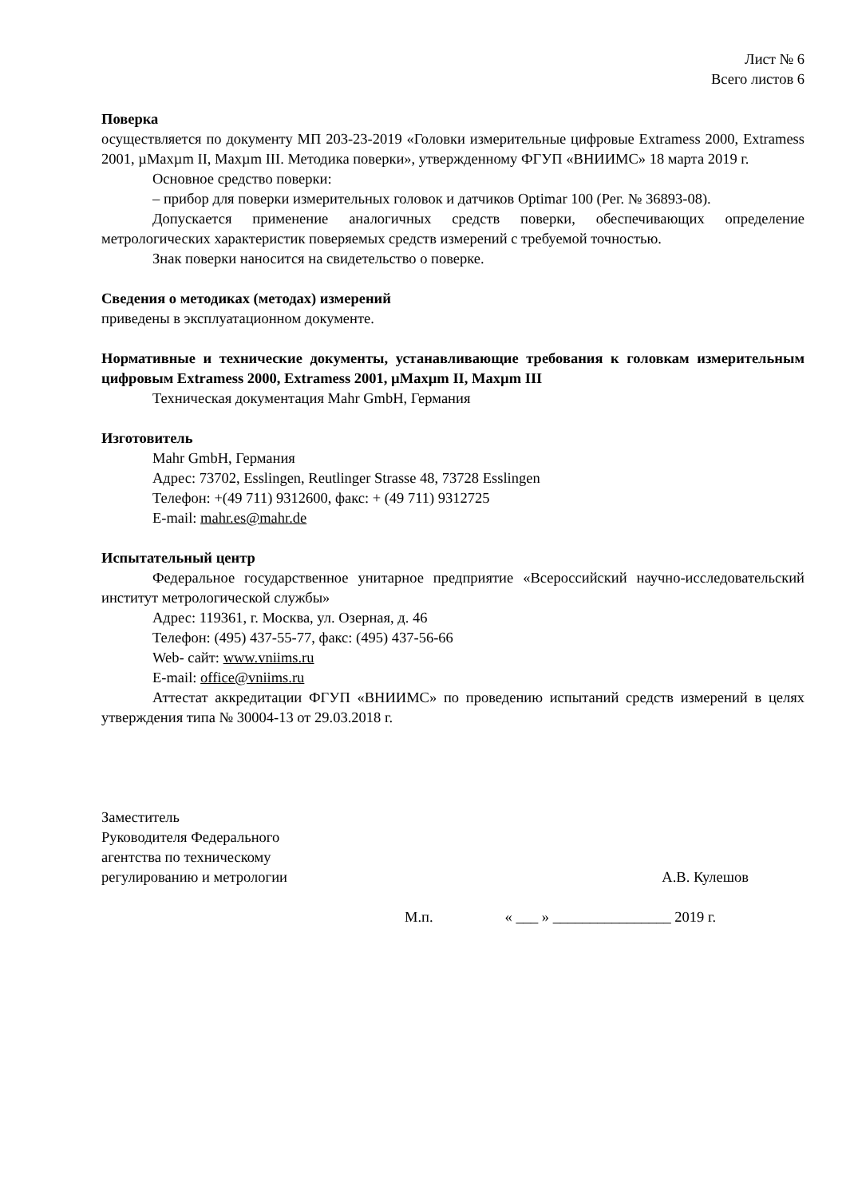Лист № 6
Всего листов 6
Поверка
осуществляется по документу МП 203-23-2019 «Головки измерительные цифровые Extramess 2000, Extramess 2001, µMaxµm II, Maxµm III. Методика поверки», утвержденному ФГУП «ВНИИМС» 18 марта 2019 г.
Основное средство поверки:
– прибор для поверки измерительных головок и датчиков Optimar 100 (Рег. № 36893-08).
Допускается применение аналогичных средств поверки, обеспечивающих определение метрологических характеристик поверяемых средств измерений с требуемой точностью.
Знак поверки наносится на свидетельство о поверке.
Сведения о методиках (методах) измерений
приведены в эксплуатационном документе.
Нормативные и технические документы, устанавливающие требования к головкам измерительным цифровым Extramess 2000, Extramess 2001, µMaxµm II, Maxµm III
Техническая документация Mahr GmbH, Германия
Изготовитель
Mahr GmbH, Германия
Адрес: 73702, Esslingen, Reutlinger Strasse 48, 73728 Esslingen
Телефон: +(49 711) 9312600, факс: + (49 711) 9312725
E-mail: mahr.es@mahr.de
Испытательный центр
Федеральное государственное унитарное предприятие «Всероссийский научно-исследовательский институт метрологической службы»
Адрес: 119361, г. Москва, ул. Озерная, д. 46
Телефон: (495) 437-55-77, факс: (495) 437-56-66
Web- сайт: www.vniims.ru
E-mail: office@vniims.ru
Аттестат аккредитации ФГУП «ВНИИМС» по проведению испытаний средств измерений в целях утверждения типа № 30004-13 от 29.03.2018 г.
Заместитель
Руководителя Федерального
агентства по техническому
регулированию и метрологии
А.В. Кулешов
М.п. « ___ » ________________ 2019 г.